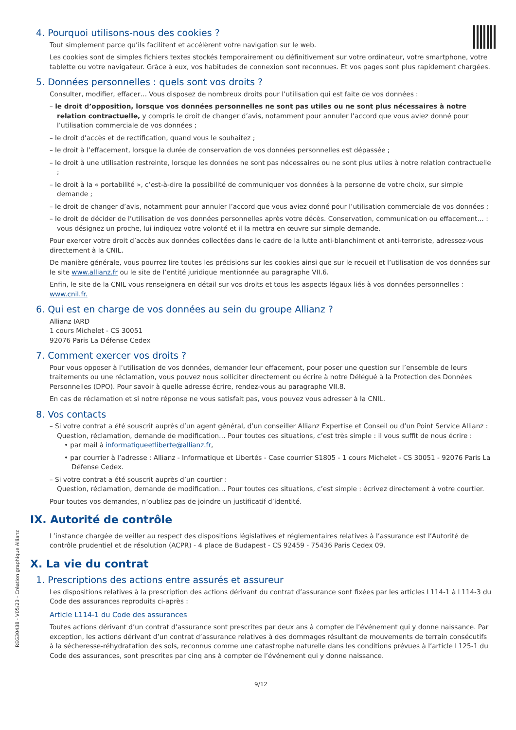4. Pourquoi utilisons-nous des cookies ?
Tout simplement parce qu’ils facilitent et accélèrent votre navigation sur le web.
Les cookies sont de simples fichiers textes stockés temporairement ou définitivement sur votre ordinateur, votre smartphone, votre tablette ou votre navigateur. Grâce à eux, vos habitudes de connexion sont reconnues. Et vos pages sont plus rapidement chargées.
5. Données personnelles : quels sont vos droits ?
Consulter, modifier, effacer… Vous disposez de nombreux droits pour l’utilisation qui est faite de vos données :
– le droit d’opposition, lorsque vos données personnelles ne sont pas utiles ou ne sont plus nécessaires à notre relation contractuelle, y compris le droit de changer d’avis, notamment pour annuler l’accord que vous aviez donné pour l’utilisation commerciale de vos données ;
– le droit d’accès et de rectification, quand vous le souhaitez ;
– le droit à l’effacement, lorsque la durée de conservation de vos données personnelles est dépassée ;
– le droit à une utilisation restreinte, lorsque les données ne sont pas nécessaires ou ne sont plus utiles à notre relation contractuelle ;
– le droit à la « portabilité », c’est-à-dire la possibilité de communiquer vos données à la personne de votre choix, sur simple demande ;
– le droit de changer d’avis, notamment pour annuler l’accord que vous aviez donné pour l’utilisation commerciale de vos données ;
– le droit de décider de l’utilisation de vos données personnelles après votre décès. Conservation, communication ou effacement… : vous désignez un proche, lui indiquez votre volonté et il la mettra en œuvre sur simple demande.
Pour exercer votre droit d’accès aux données collectées dans le cadre de la lutte anti-blanchiment et anti-terroriste, adressez-vous directement à la CNIL.
De manière générale, vous pourrez lire toutes les précisions sur les cookies ainsi que sur le recueil et l’utilisation de vos données sur le site www.allianz.fr ou le site de l’entité juridique mentionnée au paragraphe VII.6.
Enfin, le site de la CNIL vous renseignera en détail sur vos droits et tous les aspects légaux liés à vos données personnelles : www.cnil.fr.
6. Qui est en charge de vos données au sein du groupe Allianz ?
Allianz IARD
1 cours Michelet - CS 30051
92076 Paris La Défense Cedex
7. Comment exercer vos droits ?
Pour vous opposer à l’utilisation de vos données, demander leur effacement, pour poser une question sur l’ensemble de leurs traitements ou une réclamation, vous pouvez nous solliciter directement ou écrire à notre Délégué à la Protection des Données Personnelles (DPO). Pour savoir à quelle adresse écrire, rendez-vous au paragraphe VII.8.
En cas de réclamation et si notre réponse ne vous satisfait pas, vous pouvez vous adresser à la CNIL.
8. Vos contacts
– Si votre contrat a été souscrit auprès d’un agent général, d’un conseiller Allianz Expertise et Conseil ou d’un Point Service Allianz :
Question, réclamation, demande de modification… Pour toutes ces situations, c’est très simple : il vous suffit de nous écrire :
• par mail à informatiqueetliberte@allianz.fr,
• par courrier à l’adresse : Allianz - Informatique et Libertés - Case courrier S1805 - 1 cours Michelet - CS 30051 - 92076 Paris La Défense Cedex.
– Si votre contrat a été souscrit auprès d’un courtier :
Question, réclamation, demande de modification… Pour toutes ces situations, c’est simple : écrivez directement à votre courtier.
Pour toutes vos demandes, n’oubliez pas de joindre un justificatif d’identité.
IX. Autorité de contrôle
L’instance chargée de veiller au respect des dispositions législatives et réglementaires relatives à l’assurance est l’Autorité de contrôle prudentiel et de résolution (ACPR) - 4 place de Budapest - CS 92459 - 75436 Paris Cedex 09.
X. La vie du contrat
1. Prescriptions des actions entre assurés et assureur
Les dispositions relatives à la prescription des actions dérivant du contrat d’assurance sont fixées par les articles L114-1 à L114-3 du Code des assurances reproduits ci-après :
Article L114-1 du Code des assurances
Toutes actions dérivant d’un contrat d’assurance sont prescrites par deux ans à compter de l’événement qui y donne naissance. Par exception, les actions dérivant d’un contrat d’assurance relatives à des dommages résultant de mouvements de terrain consécutifs à la sécheresse-réhydratation des sols, reconnus comme une catastrophe naturelle dans les conditions prévues à l’article L125-1 du Code des assurances, sont prescrites par cinq ans à compter de l’événement qui y donne naissance.
9/12
REG30438 - V05/23 - Création graphique Allianz